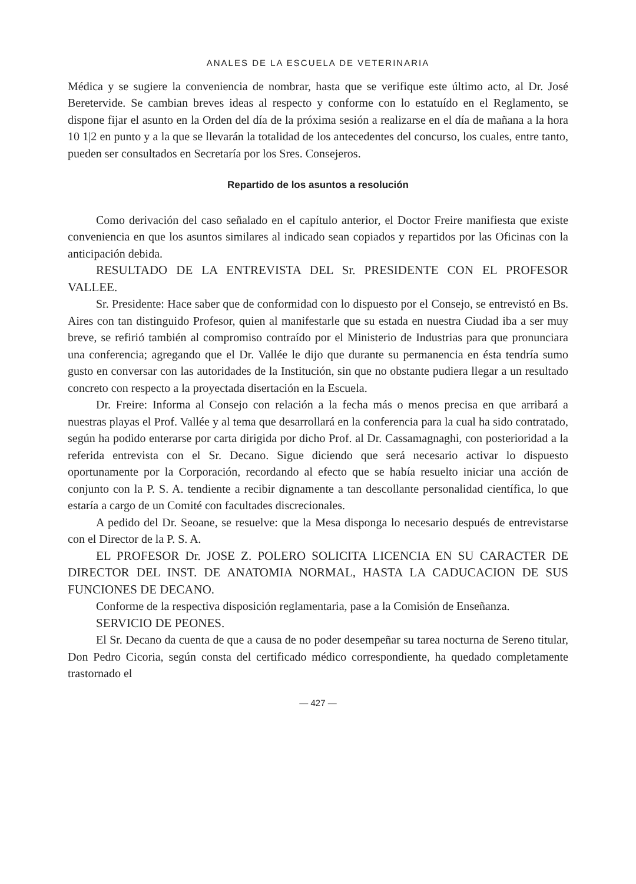ANALES DE LA ESCUELA DE VETERINARIA
Médica y se sugiere la conveniencia de nombrar, hasta que se verifique este último acto, al Dr. José Beretervide. Se cambian breves ideas al respecto y conforme con lo estatuído en el Reglamento, se dispone fijar el asunto en la Orden del día de la próxima sesión a realizarse en el día de mañana a la hora 10 1|2 en punto y a la que se llevarán la totalidad de los antecedentes del concurso, los cuales, entre tanto, pueden ser consultados en Secretaría por los Sres. Consejeros.
Repartido de los asuntos a resolución
Como derivación del caso señalado en el capítulo anterior, el Doctor Freire manifiesta que existe conveniencia en que los asuntos similares al indicado sean copiados y repartidos por las Oficinas con la anticipación debida.
RESULTADO DE LA ENTREVISTA DEL Sr. PRESIDENTE CON EL PROFESOR VALLEE.
Sr. Presidente: Hace saber que de conformidad con lo dispuesto por el Consejo, se entrevistó en Bs. Aires con tan distinguido Profesor, quien al manifestarle que su estada en nuestra Ciudad iba a ser muy breve, se refirió también al compromiso contraído por el Ministerio de Industrias para que pronunciara una conferencia; agregando que el Dr. Vallée le dijo que durante su permanencia en ésta tendría sumo gusto en conversar con las autoridades de la Institución, sin que no obstante pudiera llegar a un resultado concreto con respecto a la proyectada disertación en la Escuela.
Dr. Freire: Informa al Consejo con relación a la fecha más o menos precisa en que arribará a nuestras playas el Prof. Vallée y al tema que desarrollará en la conferencia para la cual ha sido contratado, según ha podido enterarse por carta dirigida por dicho Prof. al Dr. Cassamagnaghi, con posterioridad a la referida entrevista con el Sr. Decano. Sigue diciendo que será necesario activar lo dispuesto oportunamente por la Corporación, recordando al efecto que se había resuelto iniciar una acción de conjunto con la P. S. A. tendiente a recibir dignamente a tan descollante personalidad científica, lo que estaría a cargo de un Comité con facultades discrecionales.
A pedido del Dr. Seoane, se resuelve: que la Mesa disponga lo necesario después de entrevistarse con el Director de la P. S. A.
EL PROFESOR Dr. JOSE Z. POLERO SOLICITA LICENCIA EN SU CARACTER DE DIRECTOR DEL INST. DE ANATOMIA NORMAL, HASTA LA CADUCACION DE SUS FUNCIONES DE DECANO.
Conforme de la respectiva disposición reglamentaria, pase a la Comisión de Enseñanza.
SERVICIO DE PEONES.
El Sr. Decano da cuenta de que a causa de no poder desempeñar su tarea nocturna de Sereno titular, Don Pedro Cicoria, según consta del certificado médico correspondiente, ha quedado completamente trastornado el
— 427 —